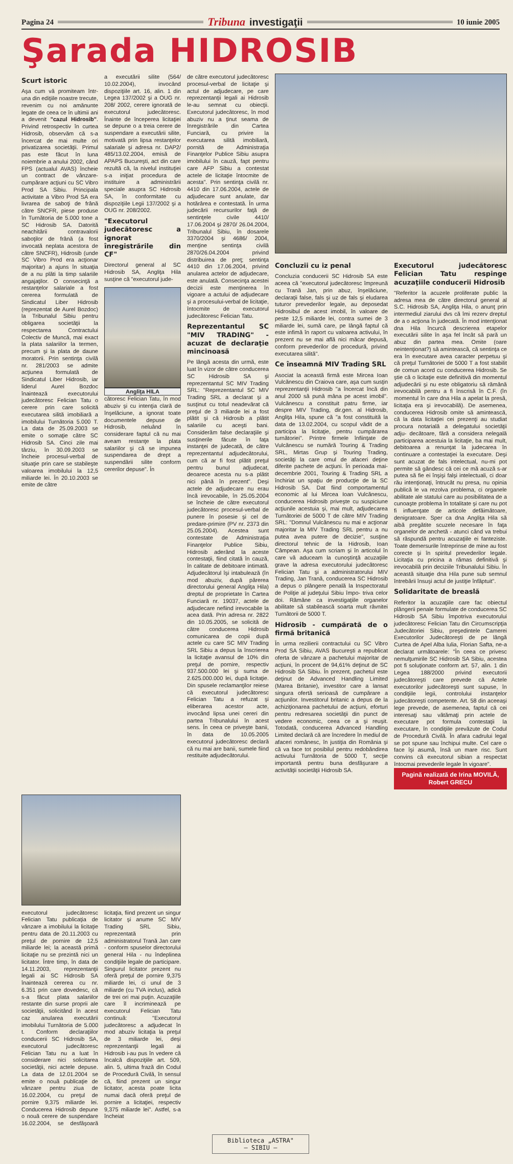Pagina 24 Tribuna investigaţii 10 iunie 2005
Şarada HIDROSIB
Scurt istoric
Aşa cum vă promiteam într-una din ediţiile noastre trecute, revenim cu noi amănunte legate de ceea ce în ultimii ani a devenit "cazul Hidrosib". Privind retrospectiv în curtea Hidrosib, observăm că s-a încercat de mai multe ori privatizarea societăţii. Primul pas este făcut în luna noiembrie a anului 2002, când FPS (actualul AVAS) încheie un contract de vânzare-cumpărare acţiuni cu SC Vibro Prod SA Sibiu. Principala activitate a Vibro Prod SA era livrarea de saboţi de frână către SNCFR, piese produse în Turnătoria de 5.000 tone a SC Hidrosib SA. Datorită neachitării contravalorii saboţilor de frână (a fost invocată neplata acestora de către SNCFR), Hidrosib (unde SC Vibro Prod era acţionar majoritar) a ajuns în situaţia de a nu plăti la timp salariile angajaţilor. O consecinţă a restanţelor salariale a fost cererea formulată de Sindicatul Liber Hidrosib (reprezentat de Aurel Bozdoc) la Tribunalul Sibiu pentru obligarea societăţii la respectarea Contractului Colectiv de Muncă, mai exact la plata salariilor la termen, precum şi la plata de daune moratorii. Prin sentinţa civilă nr. 281/2003 se admite acţiunea formulată de Sindicatul Liber Hidrosib, iar liderul Aurel Bozdoc înaintează executorului judecătoresc Felician Tatu o cerere prin care solicită executarea silită imobiliară a imobilului Turnătoria 5.000 T. La data de 25.09.2003 se emite o somaţie către SC Hidrosib SA. Cinci zile mai târziu, în 30.09.2003 se încheie procesul-verbal de situaţie prin care se stabileşte valoarea imobilului la 12,5 miliarde lei. În 20.10.2003 se emite de către
a executării silite (564/ 10.02.2004), invocând dispoziţiile art. 16, alin. 1 din Legea 137/2002 şi a OUG nr. 208/ 2002, cerere ignorată de executorul judecătoresc. Înainte de începerea licitaţiei se depune o a treia cerere de suspendare a executării silite, motivată prin lipsa restanţelor salariale şi adresa nr. DAP2/ 485/13.02.2004, emisă de APAPS Bucureşti, act din care rezultă că, la nivelul instituţiei s-a iniţiat procedura de instituire a administrării speciale asupra SC Hidrosib SA, în conformitate cu dispoziţiile Legii 137/2002 şi a OUG nr. 208/2002.
"Executorul judecătoresc a ignorat înregistrările din CF"
Directorul general al SC Hidrosib SA, Angliţa Hila susţine că "executorul jude-
Angliţa HILA
cătoresc Felician Tatu, în mod abuziv şi cu intenţia clară de înşelăciune, a ignorat toate documentele depuse de Hidrosib, neluând în considerare faptul că nu mai aveam restanţe la plata salariilor şi că se impunea suspendarea de drept a suspendării silite conform cererilor depuse". În
de către executorul judecătoresc procesul-verbal de licitaţie şi actul de adjudecare, pe care reprezentanţii legali ai Hidrosib le-au semnat cu obiecţii. Executorul judecătoresc, în mod abuziv nu a ţinut seama de înregistrările din Cartea Funciară, cu privire la executarea silită imobiliară, pornită de Administraţia Finanţelor Publice Sibiu asupra imobilului în cauză, fapt pentru care AFP Sibiu a contestat actele de licitaţie întocmite de acesta". Prin sentinţa civilă nr. 4410 din 17.06.2004, actele de adjudecare sunt anulate, dar hotărârea e contestată. În urma judecării recursurilor faţă de sentinţele civile 4410/ 17.06.2004 şi 2870/ 26.04.2004, Tribunalul Sibiu, în dosarele 3370/2004 şi 4686/ 2004, menţine sentinţa civilă 2870/26.04.2004 privind distribuirea de preţ; sentinţa 4410 din 17.06.2004, privind anularea actelor de adjudecare, este anulată. Consecinţa acestei decizii este menţinerea în vigoare a actului de adjudecare şi a procesului-verbal de licitaţie, întocmite de executorul judecătoresc Felician Tatu.
Reprezentantul SC "MIV TRADING" - acuzat de declaraţie mincinoasă
Pe lângă acesta din urmă, este luat în vizor de către conducerea SC Hidrosib SA şi reprezentantul SC MIV Trading SRL: "Reprezentantul SC MIV Trading SRL a declarat şi a susţinut cu totul neadevărat că preţul de 3 miliarde lei a fost plătit şi că Hidrosib a plătit salariile cu aceşti bani. Considerăm false declaraţiile şi susţinerile făcute în faţa instanţei de judecată, de către reprezentantul adjudecătorului, cum că ar fi fost plătit preţul pentru bunul adjudecat, deoarece acesta nu s-a plătit nici până în prezent". Deşi actele de adjudecare nu erau încă irevocabile, în 25.05.2004 se încheie de către executorul judecătoresc procesul-verbal de punere în posesie şi cel de predare-primire (PV nr. 2373 din 25.05.2004). Acestea sunt contestate de Administraţia Finanţelor Publice Sibiu, Hidrosib aderând la aceste contestaţii, fiind citată în cauză, în calitate de debitoare intimată. Adjudecătorul îşi intabulează (în mod abuziv, după părerea directorului general Angliţa Hila) dreptul de proprietate în Cartea Funciară nr. 19037, actele de adjudecare nefiind irevocabile la acea dată. Prin adresa nr. 2822 din 10.05.2005, se solicită de către conducerea Hidrosib comunicarea de copii după actele cu care SC MIV Trading SRL Sibiu a depus la înscrierea la licitaţie avansul de 10% din preţul de pornire, respectiv 937.500.000 lei şi suma de 2.625.000.000 lei, după licitaţie. Din spusele reclamanţilor reiese că executorul judecătoresc Felician Tatu a refuzat şi eliberarea acestor acte, invocând lipsa unei cereri din partea Tribunalului în acest sens. În ceea ce priveşte banii, în data de 10.05.2005 executorul judecătoresc declară că nu mai are banii, sumele fiind restituite adjudecătorului.
Concluzii cu iz penal
Concluzia conducerii SC Hidrosib SA este aceea că "executorul judecătoresc împreună cu Trană Jan, prin abuz, înşelăciune, declaraţii false, fals şi uz de fals şi eludarea tuturor prevederilor legale, au deposedat Hidrosibul de acest imobil, în valoare de peste 12,5 miliarde lei, contra sumei de 3 miliarde lei, sumă care, pe lângă faptul că este infimă în raport cu valoarea activului, în prezent nu se mai află nici măcar depusă, conform prevederilor de procedură, privind executarea silită".
Ce înseamnă MIV Trading SRL
Asociat la această firmă este Mircea Ioan Vulcănescu din Craiova care, aşa cum susţin reprezentanţii Hidrosib "a încercat încă din anul 2000 să pună mâna pe acest imobil". Vulcănescu a constituit patru firme, iar despre MIV Trading, dir.gen. al Hidrosib, Angliţa Hila, spune că "a fost constituită la data de 13.02.2004, cu scopul vădit de a participa la licitaţie, pentru cumpărarea turnătoriei". Printre firmele înfiinţate de Vulcănescu se numără Touring & Trading SRL, Mirtas Grup şi Touring Trading, societăţi la care omul de afaceri deţine diferite pachete de acţiuni. În perioada mai-decembrie 2001, Touring & Trading SRL a închiriat un spaţiu de producţie de la SC Hidrosib SA. Dat fiind comportamentul economic al lui Mircea Ioan Vulcănescu, conducerea Hidrosib priveşte cu suspiciune acţiunile acestuia şi, mai mult, adjudecarea Turnătoriei de 5000 T de către MIV Trading SRL: "Domnul Vulcănescu nu mai e acţionar majoritar la MIV Trading SRL pentru a nu putea avea putere de decizie", susţine directorul tehnic de la Hidrosib, Ioan Câmpean. Aşa cum scriam şi în articolul în care vă aduceam la cunoştinţă acuzaţiile grave la adresa executorului judecătoresc Felician Tatu şi a administratorului MIV Trading, Jan Trană, conducerea SC Hidrosib a depus o plângere penală la Inspectoratul de Poliţie al judeţului Sibiu împo- triva celor doi. Rămâne ca investigaţiile organelor abilitate să stabilească soarta mult râvnitei Turnătorii de 5000 T.
Hidrosib - cumpărată de o firmă britanică
În urma rezilierii contractului cu SC Vibro Prod SA Sibiu, AVAS Bucureşti a republicat oferta de vânzare a pachetului majoritar de acţiuni, în procent de 94,61% deţinut de SC Hidrosib SA Sibiu. În prezent, pachetul este deţinut de Advanced Handling Limited (Marea Britanie), investitor care a lansat singura ofertă serioasă de cumpărare a acţiunilor. Investitorul britanic a depus de la achiziţionarea pachetului de acţiuni, eforturi pentru redresarea societăţii din punct de vedere economic, ceea ce a şi reuşit. Totodată, conducerea Advanced Handling Limited declară că are încredere în mediul de afaceri românesc, în justiţia din România şi că va face tot posibilul pentru redobândirea activului Turnătoria de 5000 T, secţie importantă pentru buna desfăşurare a activităţii societăţii Hidrosib SA.
Executorul judecătoresc Felician Tatu respinge acuzaţiile conducerii Hidrosib
"Referitor la acuzele proliferate public la adresa mea de către directorul general al S.C. Hidrosib SA, Angliţa Hila, o anunţ prin intermediul ziarului dvs că îmi rezerv dreptul de a o acţiona în judecată. În mod intenţionat dna Hila încurcă descrierea etapelor executării silite în aşa fel încât să pară un abuz din partea mea. Omite (oare neintenţionat?) să amintească, că sentinţa ce era în executare avea caracter perpetuu şi că preţul Turnătoriei de 5000 T a fost stabilit de comun acord cu conducerea Hidrosib. Se ştie că o licitaţie este definitivă din momentul adjudecării şi nu este obligatoriu să rămână irevocabilă pentru a fi înscrisă în C.F. (în momentul în care dna Hila a apelat la presă, licitaţia era şi irevocabilă). De asemenea, conducerea Hidrosib omite să amintească, că la data licitaţiei cei prezenţi au studiat procura notarială a delegatului societăţii adju- decătoare, fără a considera nelegală participarea acestuia la licitaţie, ba mai mult, debitoarea a renunţat la judecarea în continuare a contestaţiei la executare. Deşi sunt acuzat de fals intelectual, nu-mi pot permite să gândesc că cei ce mă acuză s-ar putea să fie ei înşişi falşi intelectuali, ci doar rău intenţionaţi, întrucât nu presa, nu opinia publică le va rezolva problema, ci organele abilitate ale statului care au posibilitatea de a cunoaşte problema în totalitate şi care nu pot fi influenţate de articole defăimătoare, denigratoare. Sper ca dna Angliţa Hila să aibă pregătite scuzele necesare în faţa organelor de anchetă - atunci când va trebui să răspundă pentru acuzaţiile ei fanteziste. Toate demersurile întreprinse de mine au fost corecte şi în spiritul prevederilor legale. Licitaţia cu pricina a rămas definitivă şi irevocabilă prin deciziile Tribunalului Sibiu. În această situaţie dna Hila pune sub semnul întrebării însuşi actul de justiţie înfăptuit".
Solidaritate de breaslă
Referitor la acuzaţiile care fac obiectul plângerii penale formulate de conducerea SC Hidrosib SA Sibiu împotriva executorului judecătoresc Felician Tatu din Circumscripţia Judecătoriei Sibiu, preşedintele Camerei Executorilor Judecătoreşti de pe lângă Curtea de Apel Alba Iulia, Florian Safta, ne-a declarat următoarele: "În ceea ce privesc nemulţumirile SC Hidrosib SA Sibiu, acestea pot fi soluţionate conform art. 57, alin. 1 din Legea 188/2000 privind executorii judecătoreşti care prevede că Actele executorilor judecătoreşti sunt supuse, în condiţiile legii, controlului instanţelor judecătoreşti competente. Art. 58 din aceeaşi lege prevede, de asemenea, faptul că cei interesaţi sau vătămaţi prin actele de executare pot formula contestaţii la executare, în condiţiile prevăzute de Codul de Procedură Civilă. În afara cadrului legal se pot spune sau închipui multe. Cel care o face îşi asumă, însă un mare risc. Sunt convins că executorul sibian a respectat întocmai prevederile legale în vigoare".
Pagină realizată de Irina MOVILĂ, Robert GRECU
executorul judecătoresc Felician Tatu publicaţia de vânzare a imobilului la licitaţie pentru data de 20.11.2003 cu preţul de pornire de 12,5 miliarde lei; la această primă licitaţie nu se prezintă nici un licitator. Între timp, în data de 14.11.2003, reprezentanţii legali ai SC Hidrosib SA înaintează cererea cu nr. 6.351 prin care dovedesc, că s-a făcut plata salariilor restante din surse proprii ale societăţii, solicitând în acest caz anularea executării imobilului Turnătoria de 5.000 t. Conform declaraţiilor conducerii SC Hidrosib SA, executorul judecătoresc Felician Tatu nu a luat în considerare nici solicitarea societăţii, nici actele depuse. La data de 12.01.2004 se emite o nouă publicaţie de vânzare pentru ziua de 16.02.2004, cu preţul de pornire 9,375 miliarde lei. Conducerea Hidrosib depune o nouă cerere de suspendare 16.02.2004, se desfăşoară licitaţia, fiind prezent un singur licitator şi anume SC MIV Trading SRL Sibiu, reprezentată prin administratorul Trană Jan care - conform spuselor directorului general Hila - nu îndeplinea condiţiile legale de participare. Singurul licitator prezent nu oferă preţul de pornire 9,375 miliarde lei, ci unul de 3 miliarde (cu TVA inclus), adică de trei ori mai puţin. Acuzaţiile care îl incriminează pe executorul Felician Tatu continuă: "Executorul judecătoresc a adjudecat în mod abuziv licitaţia la preţul de 3 miliarde lei, deşi reprezentanţii legali ai Hidrosib i-au pus în vedere că încalcă dispoziţiile art. 509, alin. 5, ultima frază din Codul de Procedură Civilă, în sensul că, fiind prezent un singur licitator, acesta poate licita numai dacă oferă preţul de pornire a licitaţiei, respectiv 9,375 miliarde lei". Astfel, s-a încheiat
Biblioteca „ASTRA"
– SIBIU –